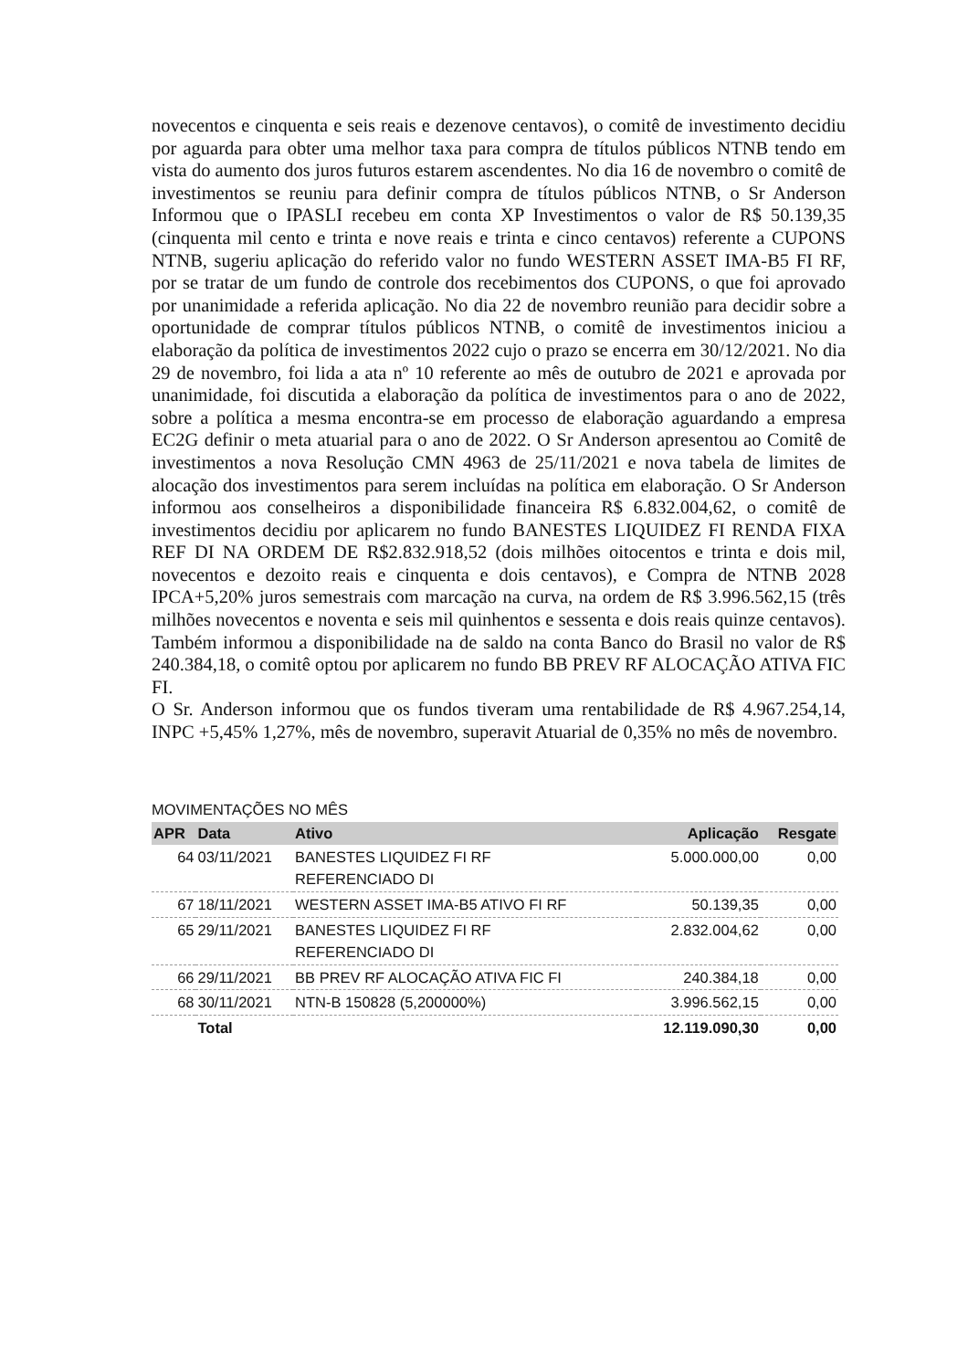novecentos e cinquenta e seis reais e dezenove centavos), o comitê de investimento decidiu por aguarda para obter uma melhor taxa para compra de títulos públicos NTNB tendo em vista do aumento dos juros futuros estarem ascendentes. No dia 16 de novembro o comitê de investimentos se reuniu para definir compra de títulos públicos NTNB, o Sr Anderson Informou que o IPASLI recebeu em conta XP Investimentos o valor de R$ 50.139,35 (cinquenta mil cento e trinta e nove reais e trinta e cinco centavos) referente a CUPONS NTNB, sugeriu aplicação do referido valor no fundo WESTERN ASSET IMA-B5 FI RF, por se tratar de um fundo de controle dos recebimentos dos CUPONS, o que foi aprovado por unanimidade a referida aplicação. No dia 22 de novembro reunião para decidir sobre a oportunidade de comprar títulos públicos NTNB, o comitê de investimentos iniciou a elaboração da política de investimentos 2022 cujo o prazo se encerra em 30/12/2021. No dia 29 de novembro, foi lida a ata nº 10 referente ao mês de outubro de 2021 e aprovada por unanimidade, foi discutida a elaboração da política de investimentos para o ano de 2022, sobre a política a mesma encontra-se em processo de elaboração aguardando a empresa EC2G definir o meta atuarial para o ano de 2022. O Sr Anderson apresentou ao Comitê de investimentos a nova Resolução CMN 4963 de 25/11/2021 e nova tabela de limites de alocação dos investimentos para serem incluídas na política em elaboração. O Sr Anderson informou aos conselheiros a disponibilidade financeira R$ 6.832.004,62, o comitê de investimentos decidiu por aplicarem no fundo BANESTES LIQUIDEZ FI RENDA FIXA REF DI NA ORDEM DE R$2.832.918,52 (dois milhões oitocentos e trinta e dois mil, novecentos e dezoito reais e cinquenta e dois centavos), e Compra de NTNB 2028 IPCA+5,20% juros semestrais com marcação na curva, na ordem de R$ 3.996.562,15 (três milhões novecentos e noventa e seis mil quinhentos e sessenta e dois reais quinze centavos). Também informou a disponibilidade na de saldo na conta Banco do Brasil no valor de R$ 240.384,18, o comitê optou por aplicarem no fundo BB PREV RF ALOCAÇÃO ATIVA FIC FI.
O Sr. Anderson informou que os fundos tiveram uma rentabilidade de R$ 4.967.254,14, INPC +5,45% 1,27%, mês de novembro, superavit Atuarial de 0,35% no mês de novembro.
MOVIMENTAÇÕES NO MÊS
| APR | Data | Ativo | Aplicação | Resgate |
| --- | --- | --- | --- | --- |
| 64 | 03/11/2021 | BANESTES LIQUIDEZ FI RF REFERENCIADO DI | 5.000.000,00 | 0,00 |
| 67 | 18/11/2021 | WESTERN ASSET IMA-B5 ATIVO FI RF | 50.139,35 | 0,00 |
| 65 | 29/11/2021 | BANESTES LIQUIDEZ FI RF REFERENCIADO DI | 2.832.004,62 | 0,00 |
| 66 | 29/11/2021 | BB PREV RF ALOCAÇÃO ATIVA FIC FI | 240.384,18 | 0,00 |
| 68 | 30/11/2021 | NTN-B 150828 (5,200000%) | 3.996.562,15 | 0,00 |
| | Total | | 12.119.090,30 | 0,00 |